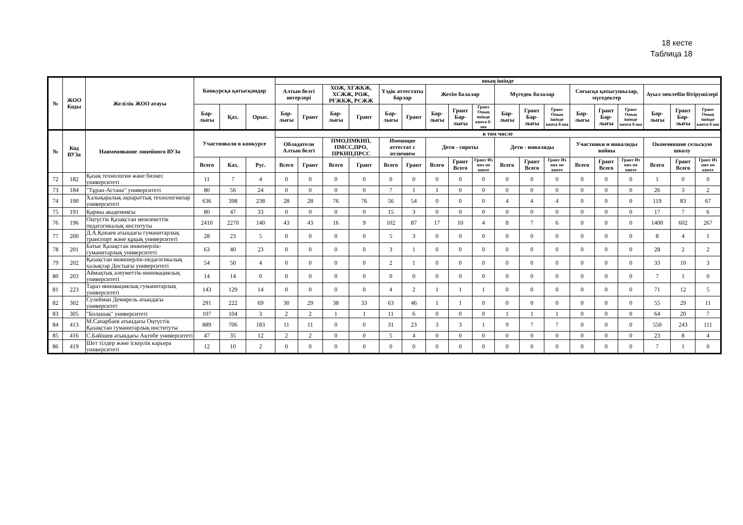18 кесте
Таблица 18
| № | ЖОО Коды | Желілік ЖОО атауы | Конкурсқа қатысқандар | | | оның ішінде | | | | | | | | | | | | | | | | | |
| --- | --- | --- | --- | --- | --- | --- | --- | --- | --- | --- | --- | --- | --- | --- | --- | --- | --- | --- | --- | --- | --- | --- | --- |
| | | | | | | Алтын белгі иегерлері | | ХОЖ, ХҒЖКЖ, ХСЖЖ, РОЖ, РҒЖКЖ, РСЖЖ | | Үздік аттестаты барлар | | Жетім балалар | | | Мүгедек балалар | | | Соғысқа қатысушылар, мүгедектер | | | Ауыл мектебін бітірушілері | | |
| | | | Бар-лығы | Қаз. | Орыс. | Бар-лығы | Грант | Бар-лығы | Грант | Бар-лығы | Грант | Бар-лығы | Грант Бар-лығы | Грант Оның ішінде квота б-ша | Бар-лығы | Грант Бар-лығы | Грант Оның ішінде квота б-ша | Бар-лығы | Грант Бар-лығы | Грант Оның ішінде квота б-ша | Бар-лығы | Грант Бар-лығы | Грант Оның ішінде квота б-ша |
| № | Код ВУЗа | Наименование линейного ВУЗа | Участвовали в конкурсе | | | в том числе | | | | | | | | | | | | | | | | | |
| | | | | | | Обладатели Алтын белгі | | ПМО,ПМКНП, ПМСС,ПРО, ПРКНП,ПРСС | | Имеющие аттестат с отличием | | Дети - сироты | | | Дети - инвалиды | | | Участники и инвалиды войны | | | Окончившие сельскую школу | | |
| | | | Всего | Каз. | Рус. | Всего | Грант | Всего | Грант | Всего | Грант | Всего | Грант Всего | Грант Из них по квоте | Всего | Грант Всего | Грант Из них по квоте | Всего | Грант Всего | Грант Из них по квоте | Всего | Грант Всего | Грант Из них по квоте |
| 72 | 182 | Қазақ технология және бизнес университеті | 11 | 7 | 4 | 0 | 0 | 0 | 0 | 0 | 0 | 0 | 0 | 0 | 0 | 0 | 0 | 0 | 0 | 0 | 1 | 0 | 0 |
| 73 | 184 | "Тұран-Астана" университеті | 80 | 56 | 24 | 0 | 0 | 0 | 0 | 7 | 1 | 1 | 0 | 0 | 0 | 0 | 0 | 0 | 0 | 0 | 26 | 3 | 2 |
| 74 | 190 | Халықаралық ақпараттық технологиялар университеті | 636 | 398 | 238 | 28 | 28 | 76 | 76 | 56 | 54 | 0 | 0 | 0 | 4 | 4 | 4 | 0 | 0 | 0 | 119 | 83 | 67 |
| 75 | 191 | Қаржы академиясы | 80 | 47 | 33 | 0 | 0 | 0 | 0 | 15 | 3 | 0 | 0 | 0 | 0 | 0 | 0 | 0 | 0 | 0 | 17 | 7 | 6 |
| 76 | 196 | Оңтүстік Қазақстан мемлекеттік педагогикалық институты | 2410 | 2270 | 140 | 43 | 43 | 16 | 9 | 102 | 87 | 17 | 10 | 4 | 8 | 7 | 6 | 0 | 0 | 0 | 1400 | 602 | 267 |
| 77 | 200 | Д.А.Қонаев атындағы гуманитарлық транспорт және құқық университеті | 28 | 23 | 5 | 0 | 0 | 0 | 0 | 5 | 3 | 0 | 0 | 0 | 0 | 0 | 0 | 0 | 0 | 0 | 8 | 4 | 1 |
| 78 | 201 | Батыс Қазақстан инженерлік-гуманитарлық университеті | 63 | 40 | 23 | 0 | 0 | 0 | 0 | 3 | 1 | 0 | 0 | 0 | 0 | 0 | 0 | 0 | 0 | 0 | 28 | 2 | 2 |
| 79 | 202 | Қазақстан инженерлік-педагогикалық халықтар Достығы университеті | 54 | 50 | 4 | 0 | 0 | 0 | 0 | 2 | 1 | 0 | 0 | 0 | 0 | 0 | 0 | 0 | 0 | 0 | 33 | 10 | 3 |
| 80 | 203 | Аймақтық әлеуметтік-инновациялық университеті | 14 | 14 | 0 | 0 | 0 | 0 | 0 | 0 | 0 | 0 | 0 | 0 | 0 | 0 | 0 | 0 | 0 | 0 | 7 | 1 | 0 |
| 81 | 223 | Тараз инновациялық гуманитарлық университеті | 143 | 129 | 14 | 0 | 0 | 0 | 0 | 4 | 2 | 1 | 1 | 1 | 0 | 0 | 0 | 0 | 0 | 0 | 71 | 12 | 5 |
| 82 | 302 | Сулейман Демирель атындағы университет | 291 | 222 | 69 | 30 | 29 | 38 | 33 | 63 | 46 | 1 | 1 | 0 | 0 | 0 | 0 | 0 | 0 | 0 | 55 | 29 | 11 |
| 83 | 305 | "Болашақ" университеті | 107 | 104 | 3 | 2 | 2 | 1 | 1 | 11 | 6 | 0 | 0 | 0 | 1 | 1 | 1 | 0 | 0 | 0 | 64 | 20 | 7 |
| 84 | 413 | М.Сапарбаев атындағы Оңтүстік Қазақстан гуманитарлық институты | 889 | 706 | 183 | 11 | 11 | 0 | 0 | 31 | 23 | 3 | 3 | 1 | 9 | 7 | 7 | 0 | 0 | 0 | 550 | 243 | 111 |
| 85 | 416 | С.Бәйішев атындағы Ақтөбе университеті | 47 | 35 | 12 | 2 | 2 | 0 | 0 | 5 | 4 | 0 | 0 | 0 | 0 | 0 | 0 | 0 | 0 | 0 | 23 | 8 | 4 |
| 86 | 419 | Шет тілдер және іскерлік карьера университеті | 12 | 10 | 2 | 0 | 0 | 0 | 0 | 0 | 0 | 0 | 0 | 0 | 0 | 0 | 0 | 0 | 0 | 0 | 7 | 1 | 0 |